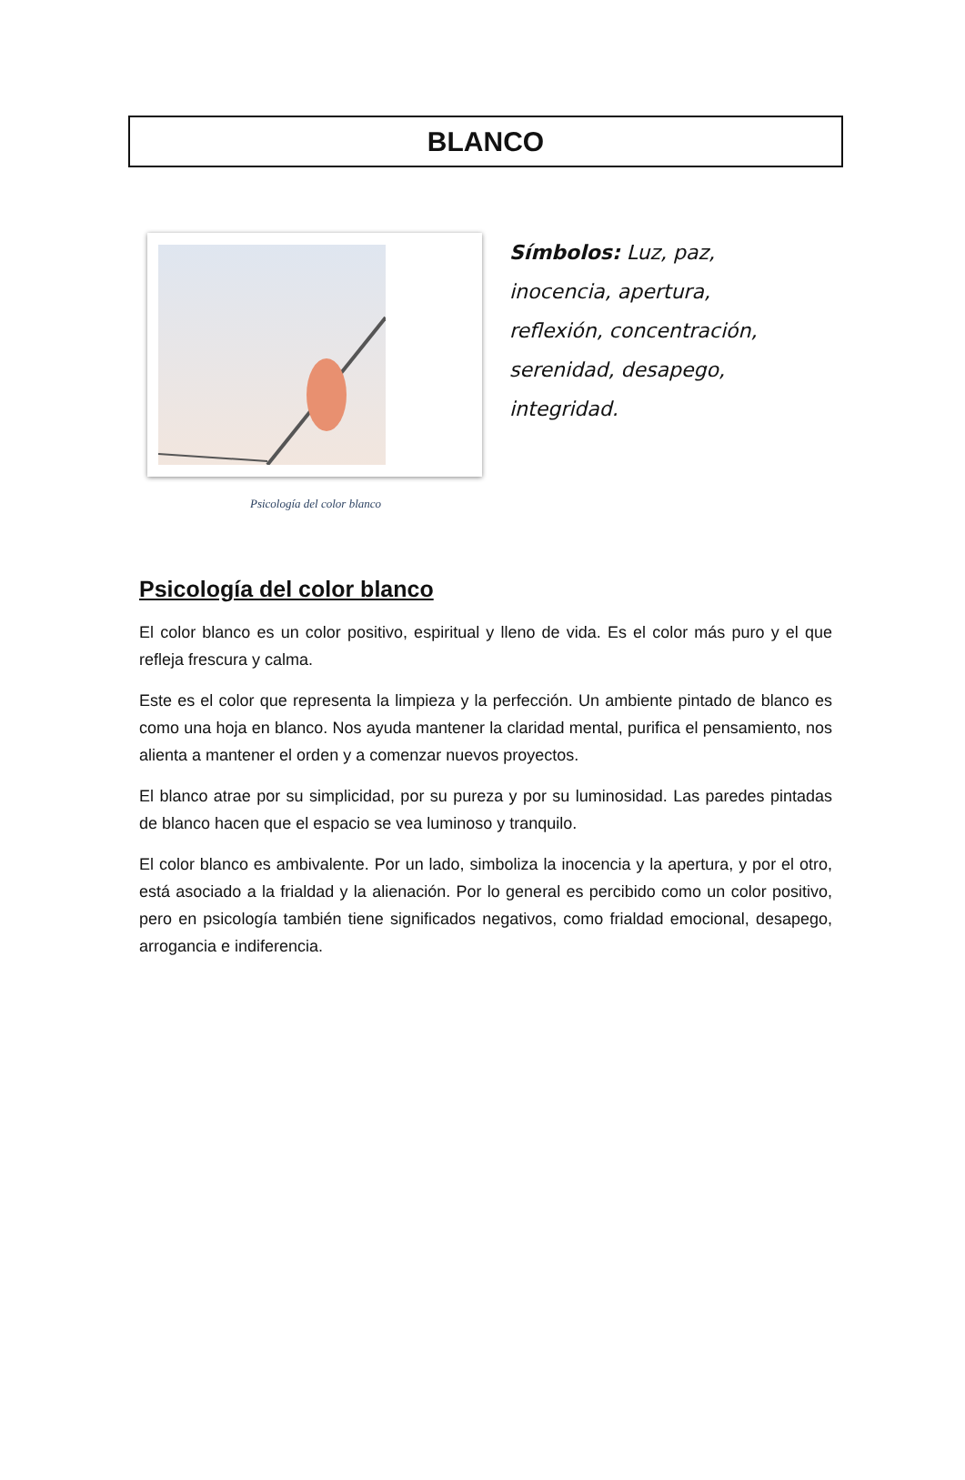BLANCO
Psicología del color blanco
Símbolos: Luz, paz, inocencia, apertura, reflexión, concentración, serenidad, desapego, integridad.
Psicología del color blanco
El color blanco es un color positivo, espiritual y lleno de vida. Es el color más puro y el que refleja frescura y calma.
Este es el color que representa la limpieza y la perfección. Un ambiente pintado de blanco es como una hoja en blanco. Nos ayuda mantener la claridad mental, purifica el pensamiento, nos alienta a mantener el orden y a comenzar nuevos proyectos.
El blanco atrae por su simplicidad, por su pureza y por su luminosidad. Las paredes pintadas de blanco hacen que el espacio se vea luminoso y tranquilo.
El color blanco es ambivalente. Por un lado, simboliza la inocencia y la apertura, y por el otro, está asociado a la frialdad y la alienación. Por lo general es percibido como un color positivo, pero en psicología también tiene significados negativos, como frialdad emocional, desapego, arrogancia e indiferencia.